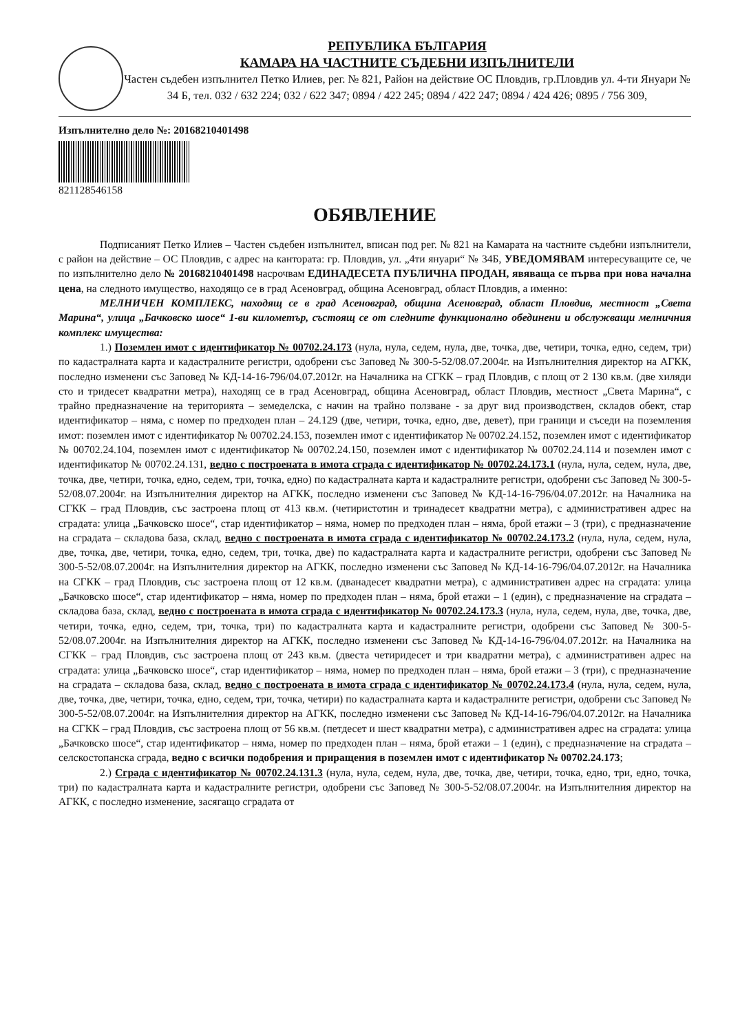РЕПУБЛИКА БЪЛГАРИЯ
КАМАРА НА ЧАСТНИТЕ СЪДЕБНИ ИЗПЪЛНИТЕЛИ
Частен съдебен изпълнител Петко Илиев, рег. № 821, Район на действие ОС Пловдив, гр.Пловдив ул. 4-ти Януари № 34 Б, тел. 032 / 632 224; 032 / 622 347; 0894 / 422 245; 0894 / 422 247; 0894 / 424 426; 0895 / 756 309,
Изпълнително дело №: 20168210401498
821128546158
ОБЯВЛЕНИЕ
Подписаният Петко Илиев – Частен съдебен изпълнител, вписан под рег. № 821 на Камарата на частните съдебни изпълнители, с район на действие – ОС Пловдив, с адрес на кантората: гр. Пловдив, ул. „4ти януари“ № 34Б, УВЕДОМЯВАМ интересуващите се, че по изпълнително дело № 20168210401498 насрочвам ЕДИНАДЕСЕТА ПУБЛИЧНА ПРОДАН, явяваща се първа при нова начална цена, на следното имущество, находящо се в град Асеновград, община Асеновград, област Пловдив, а именно:
МЕЛНИЧЕН КОМПЛЕКС, находящ се в град Асеновград, община Асеновград, област Пловдив, местност „Света Марина“, улица „Бачковско шосе“ 1-ви километър, състоящ се от следните функционално обединени и обслужващи мелничния комплекс имущества:
1.) Поземлен имот с идентификатор № 00702.24.173 (нула, нула, седем, нула, две, точка, две, четири, точка, едно, седем, три) по кадастралната карта и кадастралните регистри, одобрени със Заповед № 300-5-52/08.07.2004г. на Изпълнителния директор на АГКК, последно изменени със Заповед № КД-14-16-796/04.07.2012г. на Началника на СГКК – град Пловдив, с площ от 2 130 кв.м. (две хиляди сто и тридесет квадратни метра), находящ се в град Асеновград, община Асеновград, област Пловдив, местност „Света Марина“, с трайно предназначение на територията – земеделска, с начин на трайно ползване - за друг вид производствен, складов обект, стар идентификатор – няма, с номер по предходен план – 24.129 (две, четири, точка, едно, две, девет), при граници и съседи на поземления имот: поземлен имот с идентификатор № 00702.24.153, поземлен имот с идентификатор № 00702.24.152, поземлен имот с идентификатор № 00702.24.104, поземлен имот с идентификатор № 00702.24.150, поземлен имот с идентификатор № 00702.24.114 и поземлен имот с идентификатор № 00702.24.131, ведно с построената в имота сграда с идентификатор № 00702.24.173.1 (нула, нула, седем, нула, две, точка, две, четири, точка, едно, седем, три, точка, едно) по кадастралната карта и кадастралните регистри, одобрени със Заповед № 300-5-52/08.07.2004г. на Изпълнителния директор на АГКК, последно изменени със Заповед № КД-14-16-796/04.07.2012г. на Началника на СГКК – град Пловдив, със застроена площ от 413 кв.м. (четиристотин и тринадесет квадратни метра), с административен адрес на сградата: улица „Бачковско шосе“, стар идентификатор – няма, номер по предходен план – няма, брой етажи – 3 (три), с предназначение на сградата – складова база, склад, ведно с построената в имота сграда с идентификатор № 00702.24.173.2 (нула, нула, седем, нула, две, точка, две, четири, точка, едно, седем, три, точка, две) по кадастралната карта и кадастралните регистри, одобрени със Заповед № 300-5-52/08.07.2004г. на Изпълнителния директор на АГКК, последно изменени със Заповед № КД-14-16-796/04.07.2012г. на Началника на СГКК – град Пловдив, със застроена площ от 12 кв.м. (дванадесет квадратни метра), с административен адрес на сградата: улица „Бачковско шосе“, стар идентификатор – няма, номер по предходен план – няма, брой етажи – 1 (един), с предназначение на сградата – складова база, склад, ведно с построената в имота сграда с идентификатор № 00702.24.173.3 (нула, нула, седем, нула, две, точка, две, четири, точка, едно, седем, три, точка, три) по кадастралната карта и кадастралните регистри, одобрени със Заповед № 300-5-52/08.07.2004г. на Изпълнителния директор на АГКК, последно изменени със Заповед № КД-14-16-796/04.07.2012г. на Началника на СГКК – град Пловдив, със застроена площ от 243 кв.м. (двеста четиридесет и три квадратни метра), с административен адрес на сградата: улица „Бачковско шосе“, стар идентификатор – няма, номер по предходен план – няма, брой етажи – 3 (три), с предназначение на сградата – складова база, склад, ведно с построената в имота сграда с идентификатор № 00702.24.173.4 (нула, нула, седем, нула, две, точка, две, четири, точка, едно, седем, три, точка, четири) по кадастралната карта и кадастралните регистри, одобрени със Заповед № 300-5-52/08.07.2004г. на Изпълнителния директор на АГКК, последно изменени със Заповед № КД-14-16-796/04.07.2012г. на Началника на СГКК – град Пловдив, със застроена площ от 56 кв.м. (петдесет и шест квадратни метра), с административен адрес на сградата: улица „Бачковско шосе“, стар идентификатор – няма, номер по предходен план – няма, брой етажи – 1 (един), с предназначение на сградата – селскостопанска сграда, ведно с всички подобрения и приращения в поземлен имот с идентификатор № 00702.24.173;
2.) Сграда с идентификатор № 00702.24.131.3 (нула, нула, седем, нула, две, точка, две, четири, точка, едно, три, едно, точка, три) по кадастралната карта и кадастралните регистри, одобрени със Заповед № 300-5-52/08.07.2004г. на Изпълнителния директор на АГКК, с последно изменение, засягащо сградата от